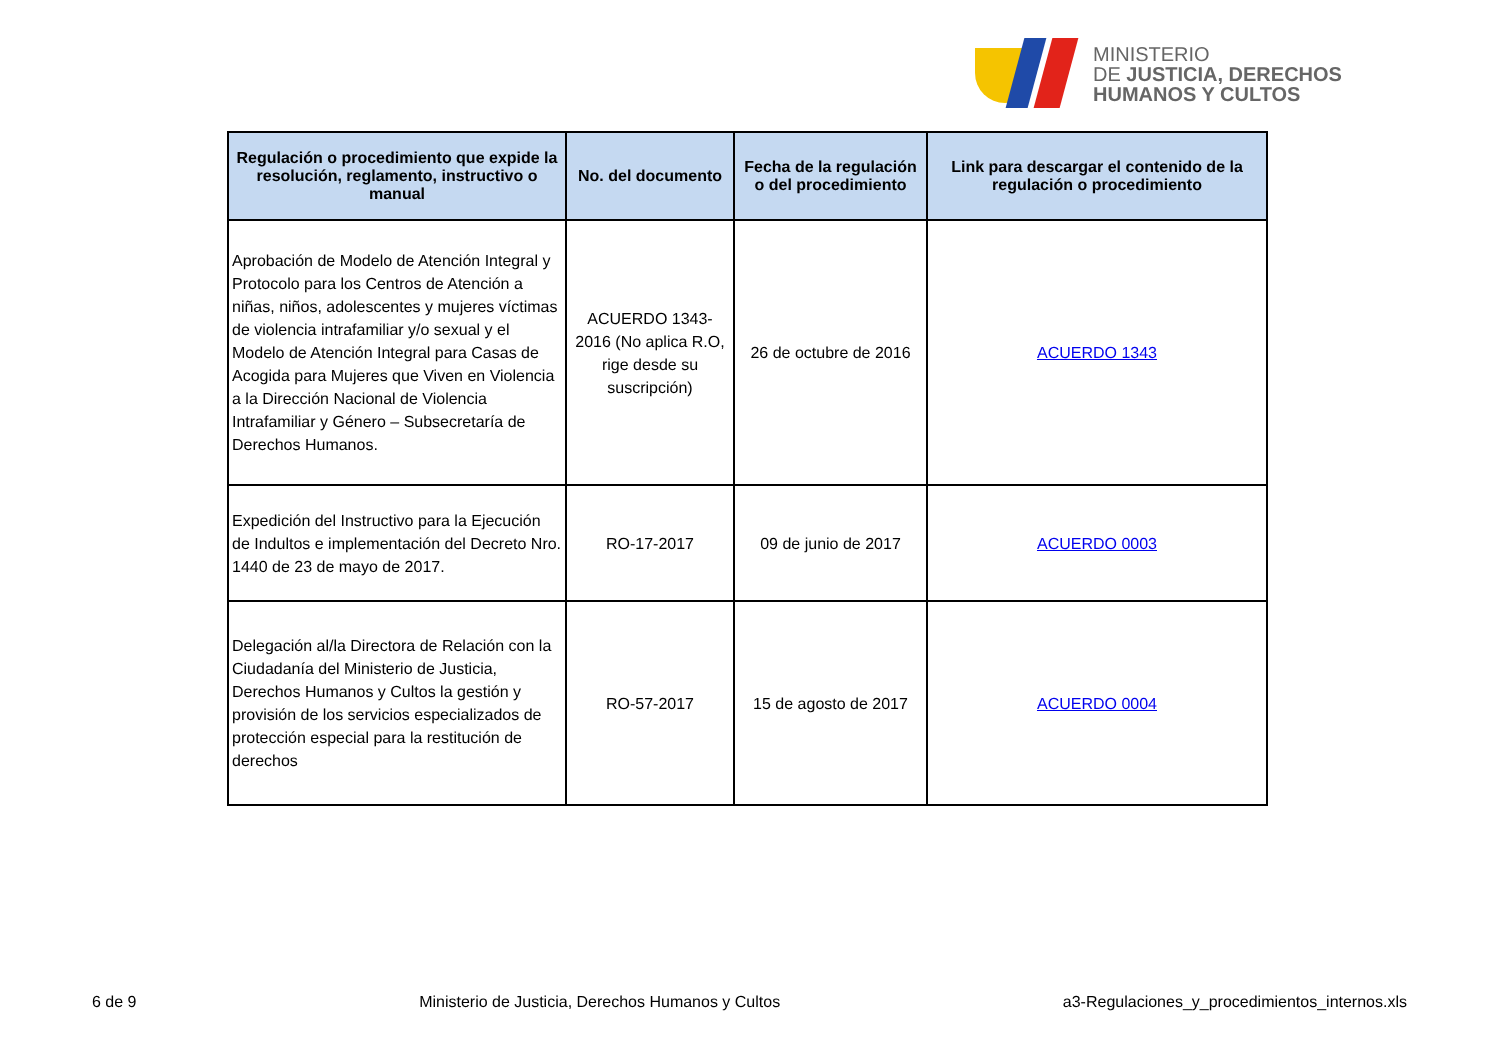MINISTERIO
DE JUSTICIA, DERECHOS
HUMANOS Y CULTOS
| Regulación o procedimiento que expide la resolución, reglamento, instructivo o manual | No. del documento | Fecha de la regulación o del procedimiento | Link para descargar el contenido de la regulación o procedimiento |
| --- | --- | --- | --- |
| Aprobación de Modelo de Atención Integral y Protocolo para los Centros de Atención a niñas, niños, adolescentes y mujeres víctimas de violencia intrafamiliar y/o sexual y el Modelo de Atención Integral para Casas de Acogida para Mujeres que Viven en Violencia a la Dirección Nacional de Violencia Intrafamiliar y Género – Subsecretaría de Derechos Humanos. | ACUERDO 1343-2016 (No aplica R.O, rige desde su suscripción) | 26 de octubre de 2016 | ACUERDO 1343 |
| Expedición del Instructivo para la Ejecución de Indultos e implementación del Decreto Nro. 1440 de 23 de mayo de 2017. | RO-17-2017 | 09 de junio de 2017 | ACUERDO 0003 |
| Delegación al/la Directora de Relación con la Ciudadanía del Ministerio de Justicia, Derechos Humanos y Cultos la gestión y provisión de los servicios especializados de protección especial para la restitución de derechos | RO-57-2017 | 15 de agosto de 2017 | ACUERDO 0004 |
6 de 9 Ministerio de Justicia, Derechos Humanos y Cultos a3-Regulaciones_y_procedimientos_internos.xls